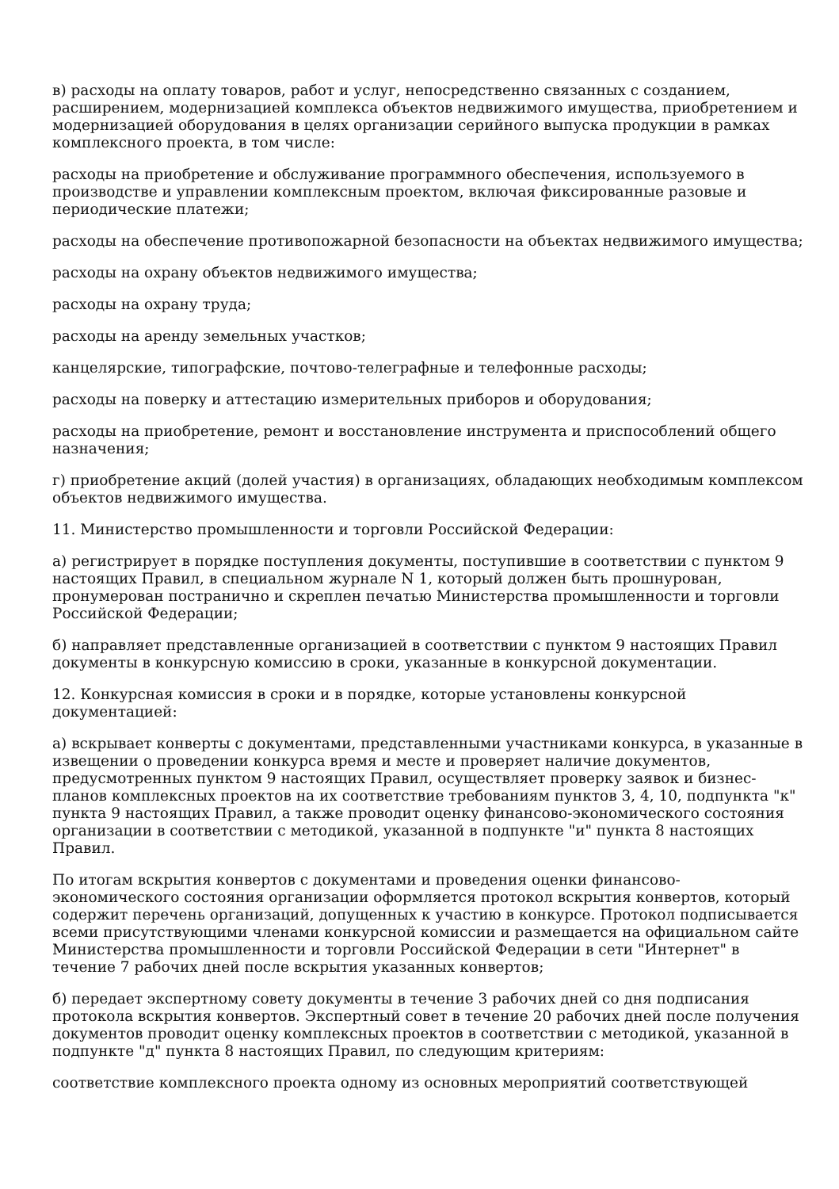в) расходы на оплату товаров, работ и услуг, непосредственно связанных с созданием, расширением, модернизацией комплекса объектов недвижимого имущества, приобретением и модернизацией оборудования в целях организации серийного выпуска продукции в рамках комплексного проекта, в том числе:
расходы на приобретение и обслуживание программного обеспечения, используемого в производстве и управлении комплексным проектом, включая фиксированные разовые и периодические платежи;
расходы на обеспечение противопожарной безопасности на объектах недвижимого имущества;
расходы на охрану объектов недвижимого имущества;
расходы на охрану труда;
расходы на аренду земельных участков;
канцелярские, типографские, почтово-телеграфные и телефонные расходы;
расходы на поверку и аттестацию измерительных приборов и оборудования;
расходы на приобретение, ремонт и восстановление инструмента и приспособлений общего назначения;
г) приобретение акций (долей участия) в организациях, обладающих необходимым комплексом объектов недвижимого имущества.
11. Министерство промышленности и торговли Российской Федерации:
а) регистрирует в порядке поступления документы, поступившие в соответствии с пунктом 9 настоящих Правил, в специальном журнале N 1, который должен быть прошнурован, пронумерован постранично и скреплен печатью Министерства промышленности и торговли Российской Федерации;
б) направляет представленные организацией в соответствии с пунктом 9 настоящих Правил документы в конкурсную комиссию в сроки, указанные в конкурсной документации.
12. Конкурсная комиссия в сроки и в порядке, которые установлены конкурсной документацией:
а) вскрывает конверты с документами, представленными участниками конкурса, в указанные в извещении о проведении конкурса время и месте и проверяет наличие документов, предусмотренных пунктом 9 настоящих Правил, осуществляет проверку заявок и бизнес-планов комплексных проектов на их соответствие требованиям пунктов 3, 4, 10, подпункта "к" пункта 9 настоящих Правил, а также проводит оценку финансово-экономического состояния организации в соответствии с методикой, указанной в подпункте "и" пункта 8 настоящих Правил.
По итогам вскрытия конвертов с документами и проведения оценки финансово-экономического состояния организации оформляется протокол вскрытия конвертов, который содержит перечень организаций, допущенных к участию в конкурсе. Протокол подписывается всеми присутствующими членами конкурсной комиссии и размещается на официальном сайте Министерства промышленности и торговли Российской Федерации в сети "Интернет" в течение 7 рабочих дней после вскрытия указанных конвертов;
б) передает экспертному совету документы в течение 3 рабочих дней со дня подписания протокола вскрытия конвертов. Экспертный совет в течение 20 рабочих дней после получения документов проводит оценку комплексных проектов в соответствии с методикой, указанной в подпункте "д" пункта 8 настоящих Правил, по следующим критериям:
соответствие комплексного проекта одному из основных мероприятий соответствующей